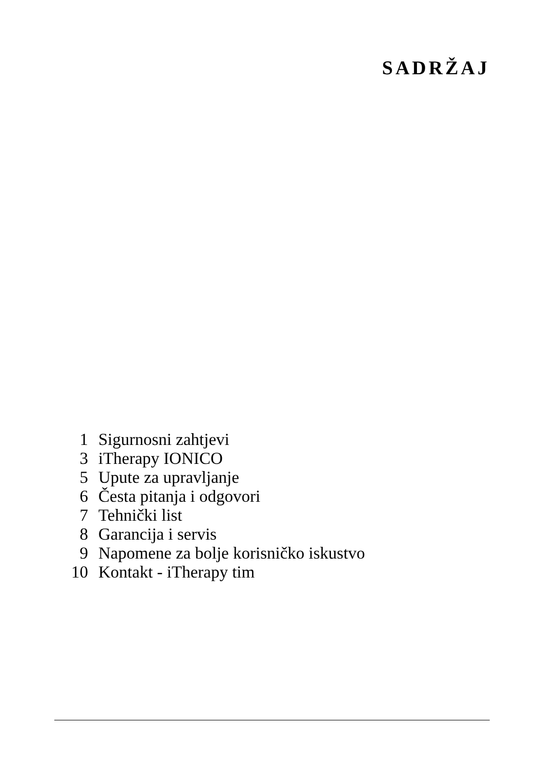SADRŽAJ
| 1 | Sigurnosni zahtjevi |
| 3 | iTherapy IONICO |
| 5 | Upute za upravljanje |
| 6 | Česta pitanja i odgovori |
| 7 | Tehnički list |
| 8 | Garancija i servis |
| 9 | Napomene za bolje korisničko iskustvo |
| 10 | Kontakt - iTherapy tim |